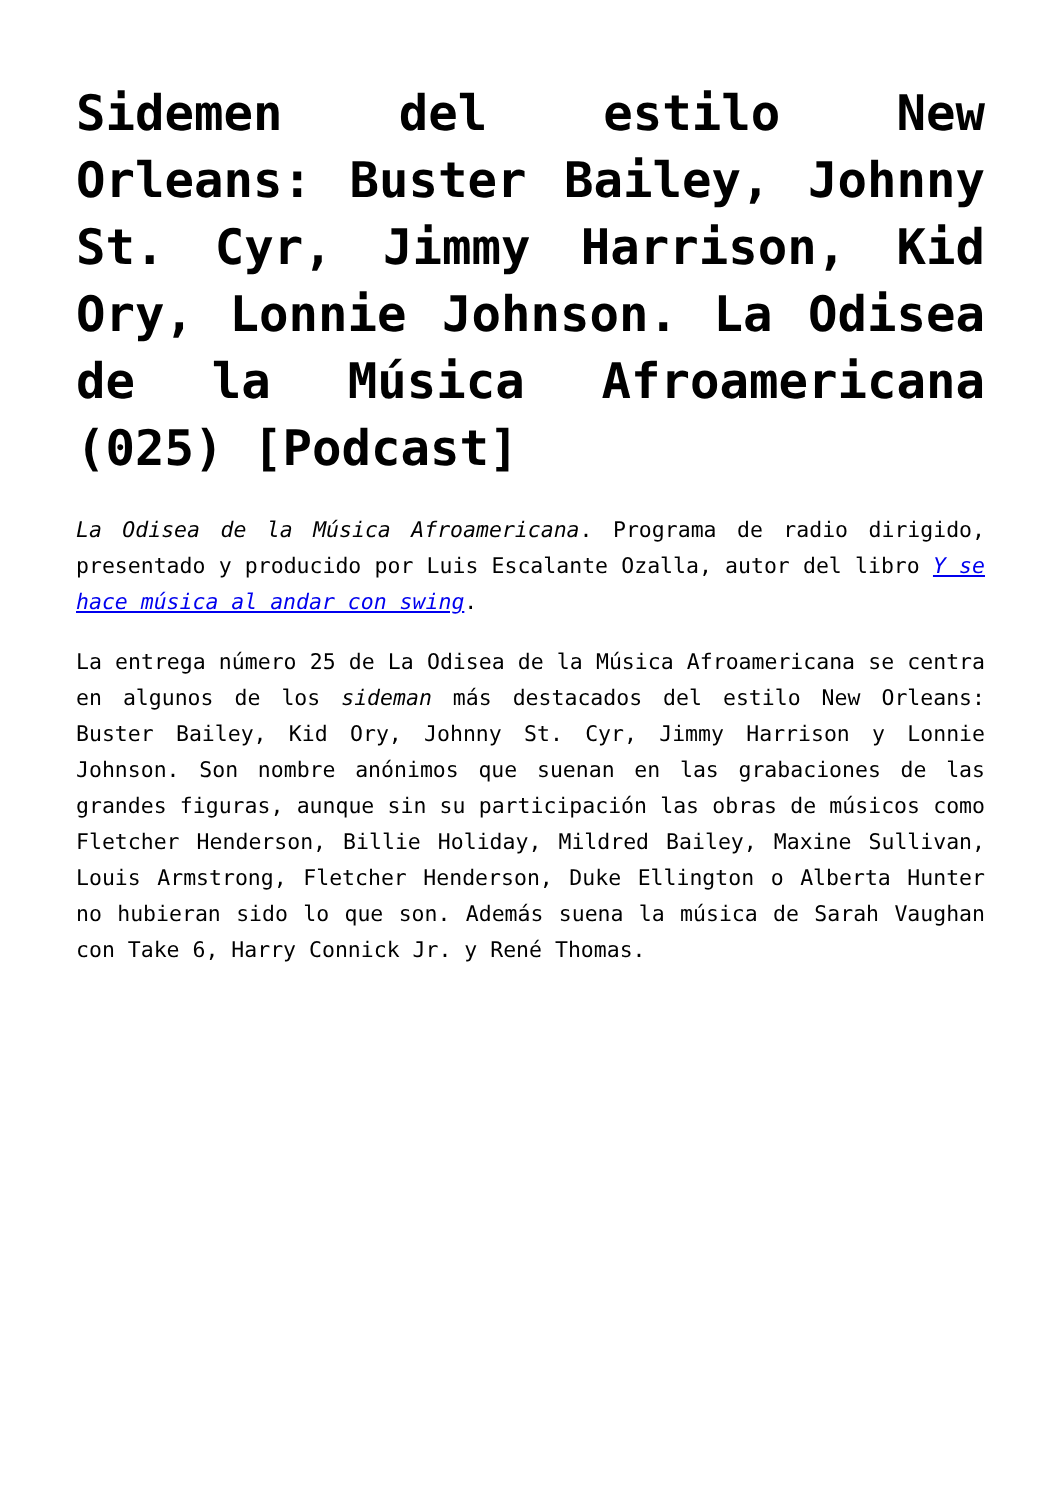Sidemen del estilo New Orleans: Buster Bailey, Johnny St. Cyr, Jimmy Harrison, Kid Ory, Lonnie Johnson. La Odisea de la Música Afroamericana (025) [Podcast]
La Odisea de la Música Afroamericana. Programa de radio dirigido, presentado y producido por Luis Escalante Ozalla, autor del libro Y se hace música al andar con swing.
La entrega número 25 de La Odisea de la Música Afroamericana se centra en algunos de los sideman más destacados del estilo New Orleans: Buster Bailey, Kid Ory, Johnny St. Cyr, Jimmy Harrison y Lonnie Johnson. Son nombre anónimos que suenan en las grabaciones de las grandes figuras, aunque sin su participación las obras de músicos como Fletcher Henderson, Billie Holiday, Mildred Bailey, Maxine Sullivan, Louis Armstrong, Fletcher Henderson, Duke Ellington o Alberta Hunter no hubieran sido lo que son. Además suena la música de Sarah Vaughan con Take 6, Harry Connick Jr. y René Thomas.